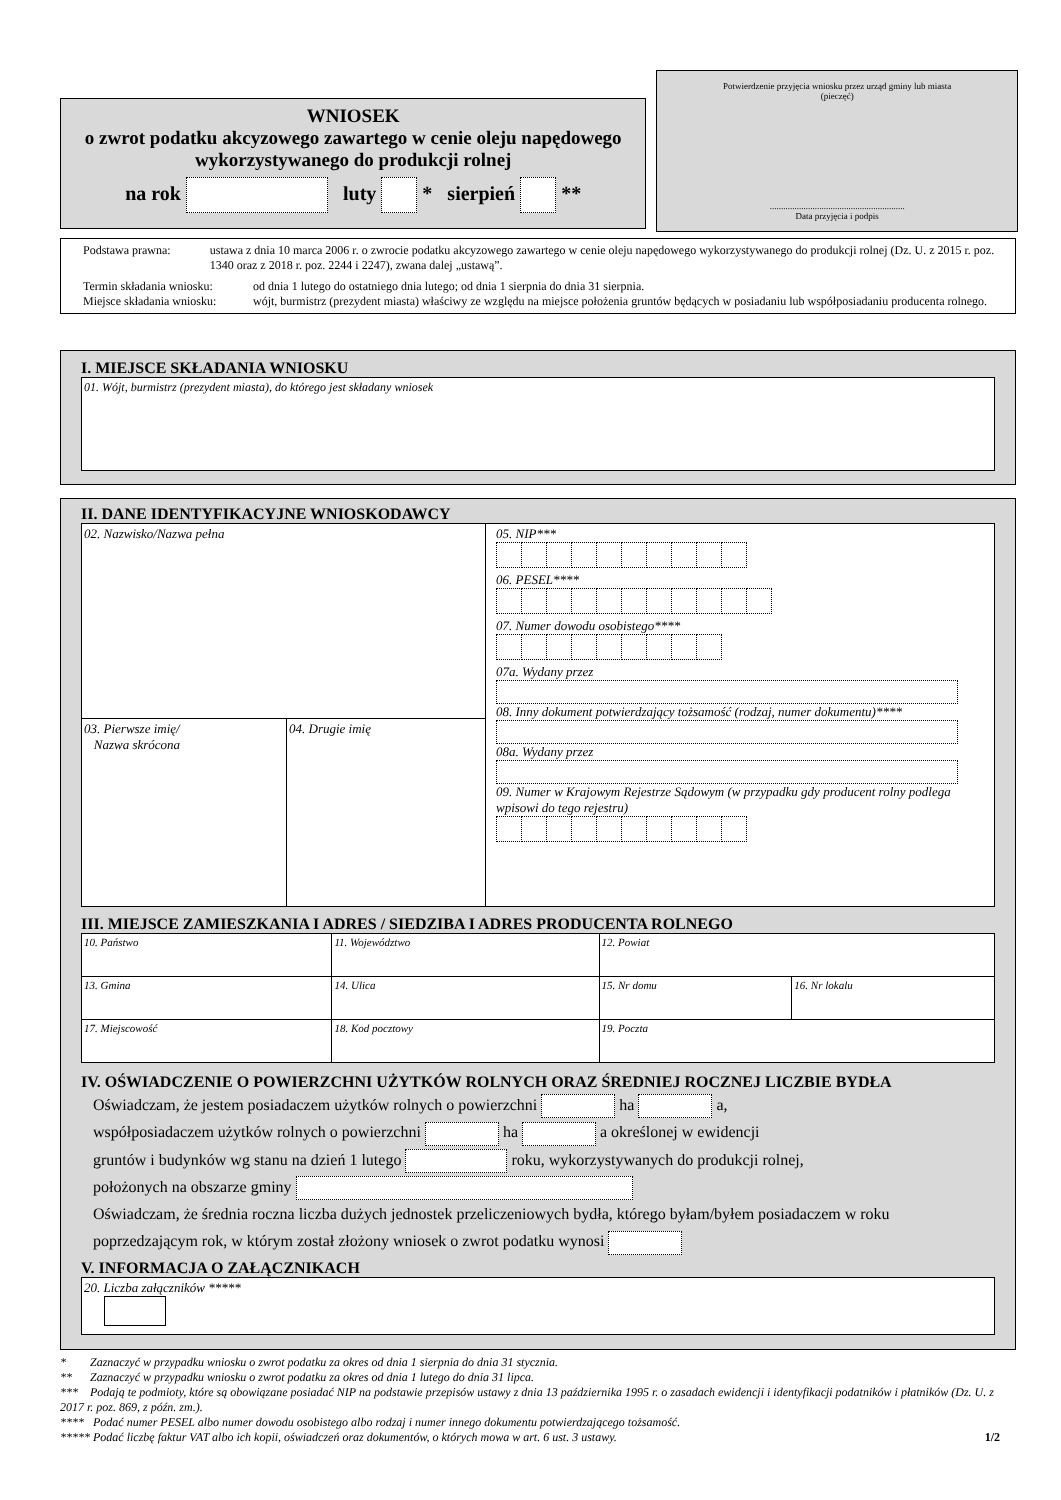WNIOSEK
o zwrot podatku akcyzowego zawartego w cenie oleju napędowego wykorzystywanego do produkcji rolnej
na rok luty * sierpień **
Potwierdzenie przyjęcia wniosku przez urząd gminy lub miasta
(pieczęć)
............................................................
Data przyjęcia i podpis
Podstawa prawna: ustawa z dnia 10 marca 2006 r. o zwrocie podatku akcyzowego zawartego w cenie oleju napędowego wykorzystywanego do produkcji rolnej (Dz. U. z 2015 r. poz. 1340 oraz z 2018 r. poz. 2244 i 2247), zwana dalej „ustawą”.
Termin składania wniosku:
od dnia 1 lutego do ostatniego dnia lutego; od dnia 1 sierpnia do dnia 31 sierpnia.
Miejsce składania wniosku:
wójt, burmistrz (prezydent miasta) właściwy ze względu na miejsce położenia gruntów będących w posiadaniu lub współposiadaniu producenta rolnego.
I. MIEJSCE SKŁADANIA WNIOSKU
01. Wójt, burmistrz (prezydent miasta), do którego jest składany wniosek
II. DANE IDENTYFIKACYJNE WNIOSKODAWCY
02. Nazwisko/Nazwa pełna
03. Pierwsze imię/
Nazwa skrócona
04. Drugie imię
05. NIP***
06. PESEL****
07. Numer dowodu osobistego****
07a. Wydany przez
08. Inny dokument potwierdzający tożsamość (rodzaj, numer dokumentu)****
08a. Wydany przez
09. Numer w Krajowym Rejestrze Sądowym (w przypadku gdy producent rolny podlega wpisowi do tego rejestru)
III. MIEJSCE ZAMIESZKANIA I ADRES / SIEDZIBA I ADRES PRODUCENTA ROLNEGO
| 10. Państwo | 11. Województwo | 12. Powiat | |
| 13. Gmina | 14. Ulica | 15. Nr domu | 16. Nr lokalu |
| 17. Miejscowość | 18. Kod pocztowy | 19. Poczta | |
IV. OŚWIADCZENIE O POWIERZCHNI UŻYTKÓW ROLNYCH ORAZ ŚREDNIEJ ROCZNEJ LICZBIE BYDŁA
Oświadczam, że jestem posiadaczem użytków rolnych o powierzchni ha a,
współposiadaczem użytków rolnych o powierzchni ha a określonej w ewidencji
gruntów i budynków wg stanu na dzień 1 lutego roku, wykorzystywanych do produkcji rolnej,
położonych na obszarze gminy
Oświadczam, że średnia roczna liczba dużych jednostek przeliczeniowych bydła, którego byłam/byłem posiadaczem w roku poprzedzającym rok, w którym został złożony wniosek o zwrot podatku wynosi
V. INFORMACJA O ZAŁĄCZNIKACH
20. Liczba załączników *****
* Zaznaczyć w przypadku wniosku o zwrot podatku za okres od dnia 1 sierpnia do dnia 31 stycznia.
** Zaznaczyć w przypadku wniosku o zwrot podatku za okres od dnia 1 lutego do dnia 31 lipca.
*** Podają te podmioty, które są obowiązane posiadać NIP na podstawie przepisów ustawy z dnia 13 października 1995 r. o zasadach ewidencji i identyfikacji podatników i płatników (Dz. U. z 2017 r. poz. 869, z późn. zm.).
**** Podać numer PESEL albo numer dowodu osobistego albo rodzaj i numer innego dokumentu potwierdzającego tożsamość.
***** Podać liczbę faktur VAT albo ich kopii, oświadczeń oraz dokumentów, o których mowa w art. 6 ust. 3 ustawy. 1/2